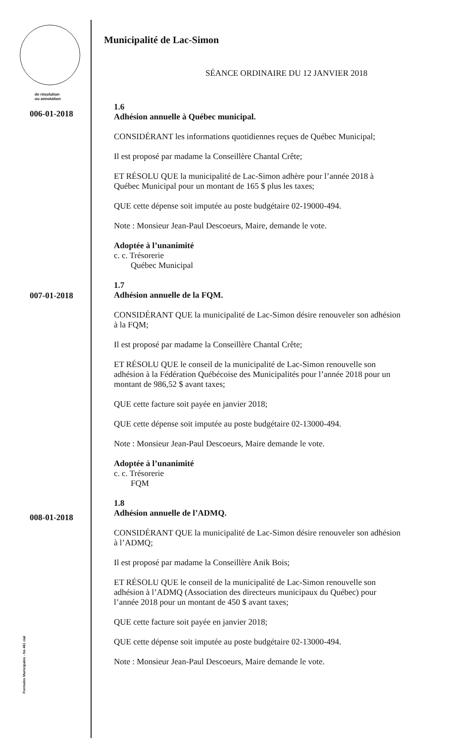de résolution
ou annotation
006-01-2018
007-01-2018
008-01-2018
Municipalité de Lac-Simon
SÉANCE ORDINAIRE DU 12 JANVIER 2018
1.6
Adhésion annuelle à Québec municipal.
CONSIDÉRANT les informations quotidiennes reçues de Québec Municipal;
Il est proposé par madame la Conseillère Chantal Crête;
ET RÉSOLU QUE la municipalité de Lac-Simon adhère pour l’année 2018 à Québec Municipal pour un montant de 165 $ plus les taxes;
QUE cette dépense soit imputée au poste budgétaire 02-19000-494.
Note : Monsieur Jean-Paul Descoeurs, Maire, demande le vote.
Adoptée à l’unanimité
c. c. Trésorerie
Québec Municipal
1.7
Adhésion annuelle de la FQM.
CONSIDÉRANT QUE la municipalité de Lac-Simon désire renouveler son adhésion à la FQM;
Il est proposé par madame la Conseillère Chantal Crête;
ET RÉSOLU QUE le conseil de la municipalité de Lac-Simon renouvelle son adhésion à la Fédération Québécoise des Municipalités pour l’année 2018 pour un montant de 986,52 $ avant taxes;
QUE cette facture soit payée en janvier 2018;
QUE cette dépense soit imputée au poste budgétaire 02-13000-494.
Note : Monsieur Jean-Paul Descoeurs, Maire demande le vote.
Adoptée à l’unanimité
c. c. Trésorerie
FQM
1.8
Adhésion annuelle de l’ADMQ.
CONSIDÉRANT QUE la municipalité de Lac-Simon désire renouveler son adhésion à l’ADMQ;
Il est proposé par madame la Conseillère Anik Bois;
ET RÉSOLU QUE le conseil de la municipalité de Lac-Simon renouvelle son adhésion à l’ADMQ (Association des directeurs municipaux du Québec) pour l’année 2018 pour un montant de 450 $ avant taxes;
QUE cette facture soit payée en janvier 2018;
QUE cette dépense soit imputée au poste budgétaire 02-13000-494.
Note : Monsieur Jean-Paul Descoeurs, Maire demande le vote.
Formules Municipales - No 461 cial